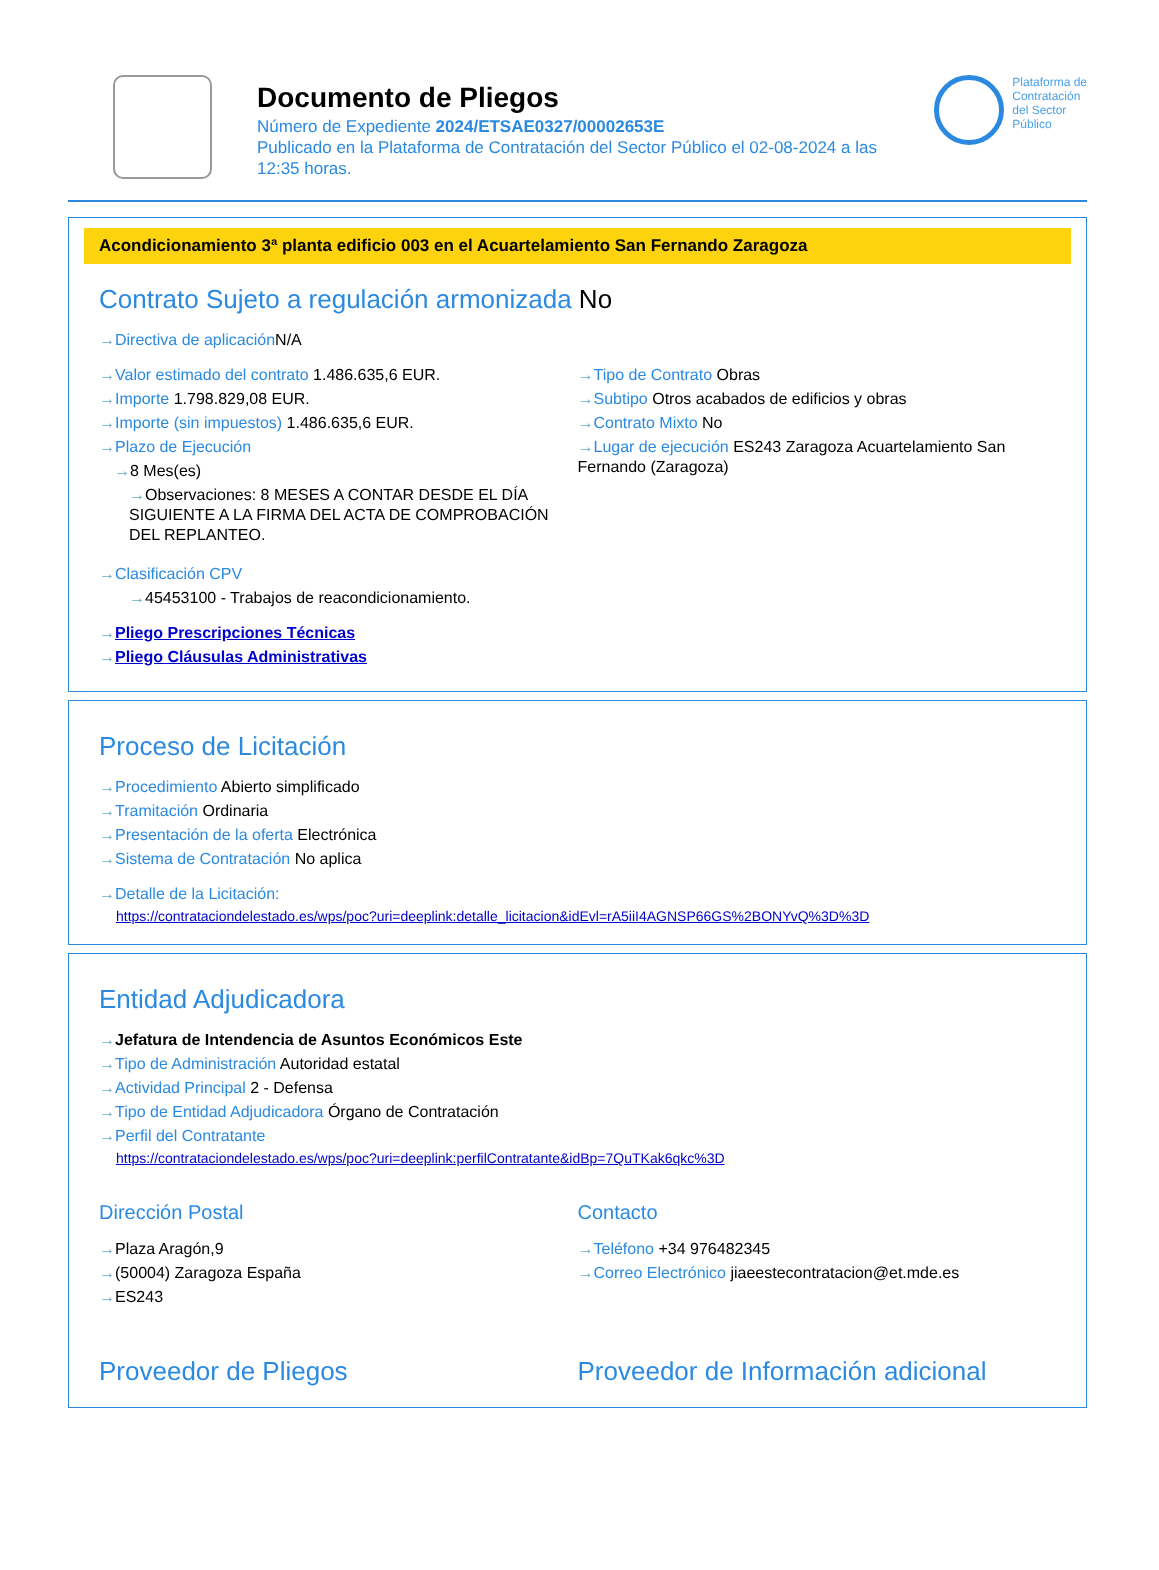Documento de Pliegos
Número de Expediente 2024/ETSAE0327/00002653E
Publicado en la Plataforma de Contratación del Sector Público el 02-08-2024 a las 12:35 horas.
Plataforma de
Contratación
del Sector
Público
Acondicionamiento 3ª planta edificio 003 en el Acuartelamiento San Fernando Zaragoza
Contrato Sujeto a regulación armonizada No
Directiva de aplicación N/A
Valor estimado del contrato 1.486.635,6 EUR.
Importe 1.798.829,08 EUR.
Importe (sin impuestos) 1.486.635,6 EUR.
Plazo de Ejecución
8 Mes(es)
Observaciones: 8 MESES A CONTAR DESDE EL DÍA SIGUIENTE A LA FIRMA DEL ACTA DE COMPROBACIÓN DEL REPLANTEO.
Tipo de Contrato Obras
Subtipo Otros acabados de edificios y obras
Contrato Mixto No
Lugar de ejecución ES243 Zaragoza Acuartelamiento San Fernando (Zaragoza)
Clasificación CPV
45453100 - Trabajos de reacondicionamiento.
Pliego Prescripciones Técnicas
Pliego Cláusulas Administrativas
Proceso de Licitación
Procedimiento Abierto simplificado
Tramitación Ordinaria
Presentación de la oferta Electrónica
Sistema de Contratación No aplica
Detalle de la Licitación:
https://contrataciondelestado.es/wps/poc?uri=deeplink:detalle_licitacion&idEvl=rA5iiI4AGNSP66GS%2BONYvQ%3D%3D
Entidad Adjudicadora
Jefatura de Intendencia de Asuntos Económicos Este
Tipo de Administración Autoridad estatal
Actividad Principal 2 - Defensa
Tipo de Entidad Adjudicadora Órgano de Contratación
Perfil del Contratante
https://contrataciondelestado.es/wps/poc?uri=deeplink:perfilContratante&idBp=7QuTKak6qkc%3D
Dirección Postal
Plaza Aragón,9
(50004) Zaragoza España
ES243
Contacto
Teléfono +34 976482345
Correo Electrónico jiaeestecontratacion@et.mde.es
Proveedor de Pliegos Proveedor de Información adicional